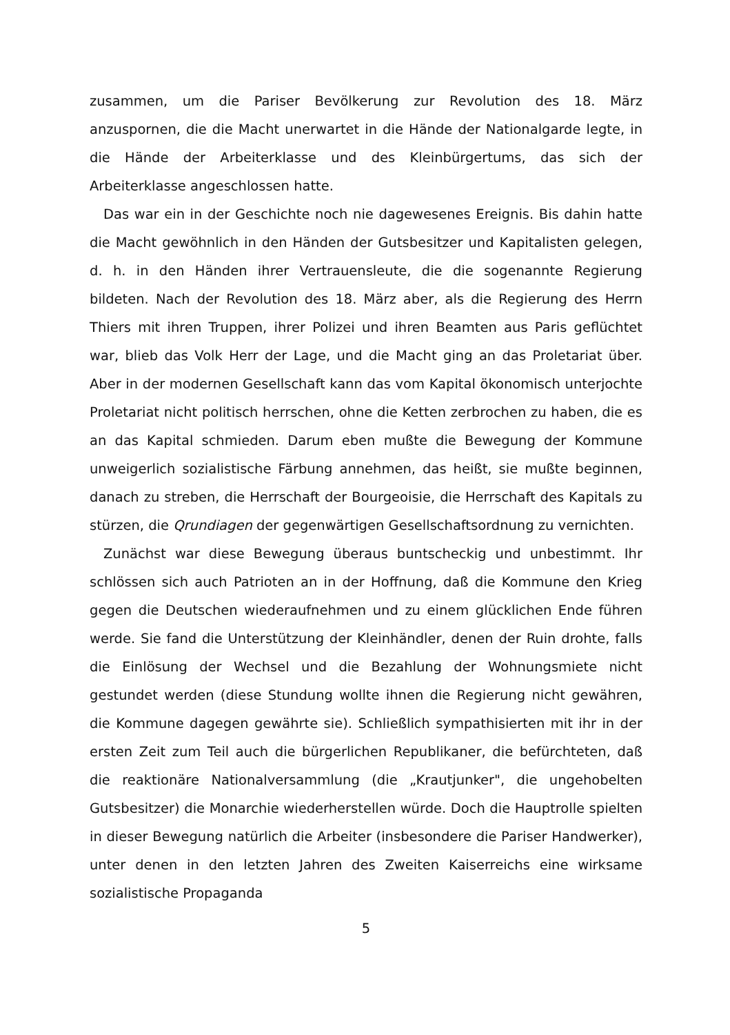zusammen, um die Pariser Bevölkerung zur Revolution des 18. März anzuspornen, die die Macht unerwartet in die Hände der Nationalgarde legte, in die Hände der Arbeiterklasse und des Kleinbürgertums, das sich der Arbeiterklasse angeschlossen hatte.
Das war ein in der Geschichte noch nie dagewesenes Ereignis. Bis dahin hatte die Macht gewöhnlich in den Händen der Gutsbesitzer und Kapitalisten gelegen, d. h. in den Händen ihrer Vertrauensleute, die die sogenannte Regierung bildeten. Nach der Revolution des 18. März aber, als die Regierung des Herrn Thiers mit ihren Truppen, ihrer Polizei und ihren Beamten aus Paris geflüchtet war, blieb das Volk Herr der Lage, und die Macht ging an das Proletariat über. Aber in der modernen Gesellschaft kann das vom Kapital ökonomisch unterjochte Proletariat nicht politisch herrschen, ohne die Ketten zerbrochen zu haben, die es an das Kapital schmieden. Darum eben mußte die Bewegung der Kommune unweigerlich sozialistische Färbung annehmen, das heißt, sie mußte beginnen, danach zu streben, die Herrschaft der Bourgeoisie, die Herrschaft des Kapitals zu stürzen, die Qrundiagen der gegenwärtigen Gesellschaftsordnung zu vernichten.
Zunächst war diese Bewegung überaus buntscheckig und unbestimmt. Ihr schlössen sich auch Patrioten an in der Hoffnung, daß die Kommune den Krieg gegen die Deutschen wiederaufnehmen und zu einem glücklichen Ende führen werde. Sie fand die Unterstützung der Kleinhändler, denen der Ruin drohte, falls die Einlösung der Wechsel und die Bezahlung der Wohnungsmiete nicht gestundet werden (diese Stundung wollte ihnen die Regierung nicht gewähren, die Kommune dagegen gewährte sie). Schließlich sympathisierten mit ihr in der ersten Zeit zum Teil auch die bürgerlichen Republikaner, die befürchteten, daß die reaktionäre Nationalversammlung (die „Krautjunker", die ungehobelten Gutsbesitzer) die Monarchie wiederherstellen würde. Doch die Hauptrolle spielten in dieser Bewegung natürlich die Arbeiter (insbesondere die Pariser Handwerker), unter denen in den letzten Jahren des Zweiten Kaiserreichs eine wirksame sozialistische Propaganda
5